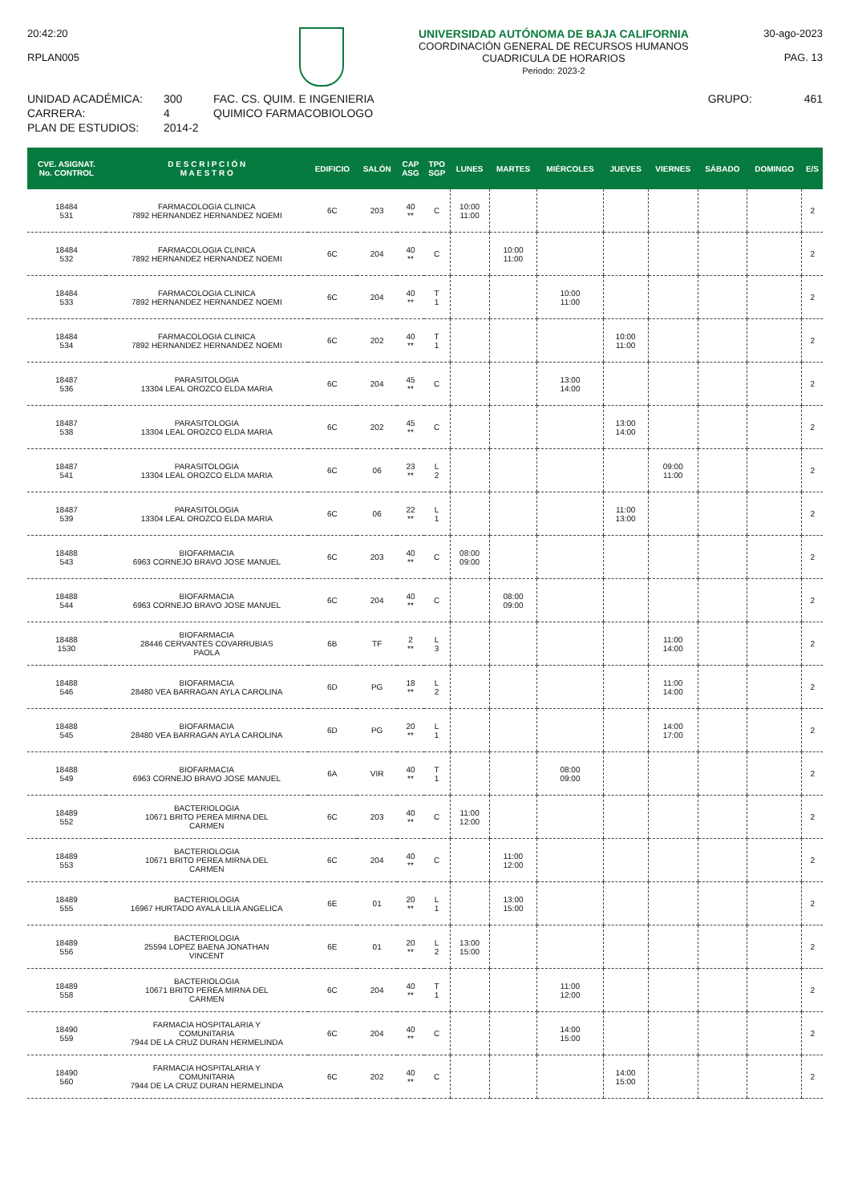20:42:20
RPLAN005
UNIVERSIDAD AUTÓNOMA DE BAJA CALIFORNIA
COORDINACIÓN GENERAL DE RECURSOS HUMANOS
CUADRICULA DE HORARIOS
Periodo: 2023-2
30-ago-2023
PAG. 13
UNIDAD ACADÉMICA:
CARRERA:
PLAN DE ESTUDIOS:
300
4
2014-2
FAC. CS. QUIM. E INGENIERIA
QUIMICO FARMACOBIOLOGO
GRUPO: 461
| CVE. ASIGNAT. No. CONTROL | D E S C R I P C I Ó N M A E S T R O | EDIFICIO | SALÓN | CAP ASG | TPO SGP | LUNES | MARTES | MIÉRCOLES | JUEVES | VIERNES | SÁBADO | DOMINGO | E/S |
| --- | --- | --- | --- | --- | --- | --- | --- | --- | --- | --- | --- | --- | --- |
| 18484 531 | FARMACOLOGIA CLINICA 7892 HERNANDEZ HERNANDEZ NOEMI | 6C | 203 | 40 ** | C | 10:00 11:00 | | | | | | | 2 |
| 18484 532 | FARMACOLOGIA CLINICA 7892 HERNANDEZ HERNANDEZ NOEMI | 6C | 204 | 40 ** | C | | 10:00 11:00 | | | | | | 2 |
| 18484 533 | FARMACOLOGIA CLINICA 7892 HERNANDEZ HERNANDEZ NOEMI | 6C | 204 | 40 ** | T 1 | | | 10:00 11:00 | | | | | 2 |
| 18484 534 | FARMACOLOGIA CLINICA 7892 HERNANDEZ HERNANDEZ NOEMI | 6C | 202 | 40 ** | T 1 | | | | 10:00 11:00 | | | | 2 |
| 18487 536 | PARASITOLOGIA 13304 LEAL OROZCO ELDA MARIA | 6C | 204 | 45 ** | C | | | 13:00 14:00 | | | | | 2 |
| 18487 538 | PARASITOLOGIA 13304 LEAL OROZCO ELDA MARIA | 6C | 202 | 45 ** | C | | | | 13:00 14:00 | | | | 2 |
| 18487 541 | PARASITOLOGIA 13304 LEAL OROZCO ELDA MARIA | 6C | 06 | 23 ** | L 2 | | | | | 09:00 11:00 | | | 2 |
| 18487 539 | PARASITOLOGIA 13304 LEAL OROZCO ELDA MARIA | 6C | 06 | 22 ** | L 1 | | | | 11:00 13:00 | | | | 2 |
| 18488 543 | BIOFARMACIA 6963 CORNEJO BRAVO JOSE MANUEL | 6C | 203 | 40 ** | C | 08:00 09:00 | | | | | | | 2 |
| 18488 544 | BIOFARMACIA 6963 CORNEJO BRAVO JOSE MANUEL | 6C | 204 | 40 ** | C | | 08:00 09:00 | | | | | | 2 |
| 18488 1530 | BIOFARMACIA 28446 CERVANTES COVARRUBIAS PAOLA | 6B | TF | 2 ** | L 3 | | | | | 11:00 14:00 | | | 2 |
| 18488 546 | BIOFARMACIA 28480 VEA BARRAGAN AYLA CAROLINA | 6D | PG | 18 ** | L 2 | | | | | 11:00 14:00 | | | 2 |
| 18488 545 | BIOFARMACIA 28480 VEA BARRAGAN AYLA CAROLINA | 6D | PG | 20 ** | L 1 | | | | | 14:00 17:00 | | | 2 |
| 18488 549 | BIOFARMACIA 6963 CORNEJO BRAVO JOSE MANUEL | 6A | VIR | 40 ** | T 1 | | | 08:00 09:00 | | | | | 2 |
| 18489 552 | BACTERIOLOGIA 10671 BRITO PEREA MIRNA DEL CARMEN | 6C | 203 | 40 ** | C | 11:00 12:00 | | | | | | | 2 |
| 18489 553 | BACTERIOLOGIA 10671 BRITO PEREA MIRNA DEL CARMEN | 6C | 204 | 40 ** | C | | 11:00 12:00 | | | | | | 2 |
| 18489 555 | BACTERIOLOGIA 16967 HURTADO AYALA LILIA ANGELICA | 6E | 01 | 20 ** | L 1 | | 13:00 15:00 | | | | | | 2 |
| 18489 556 | BACTERIOLOGIA 25594 LOPEZ BAENA JONATHAN VINCENT | 6E | 01 | 20 ** | L 2 | 13:00 15:00 | | | | | | | 2 |
| 18489 558 | BACTERIOLOGIA 10671 BRITO PEREA MIRNA DEL CARMEN | 6C | 204 | 40 ** | T 1 | | | 11:00 12:00 | | | | | 2 |
| 18490 559 | FARMACIA HOSPITALARIA Y COMUNITARIA 7944 DE LA CRUZ DURAN HERMELINDA | 6C | 204 | 40 ** | C | | | 14:00 15:00 | | | | | 2 |
| 18490 560 | FARMACIA HOSPITALARIA Y COMUNITARIA 7944 DE LA CRUZ DURAN HERMELINDA | 6C | 202 | 40 ** | C | | | | 14:00 15:00 | | | | 2 |